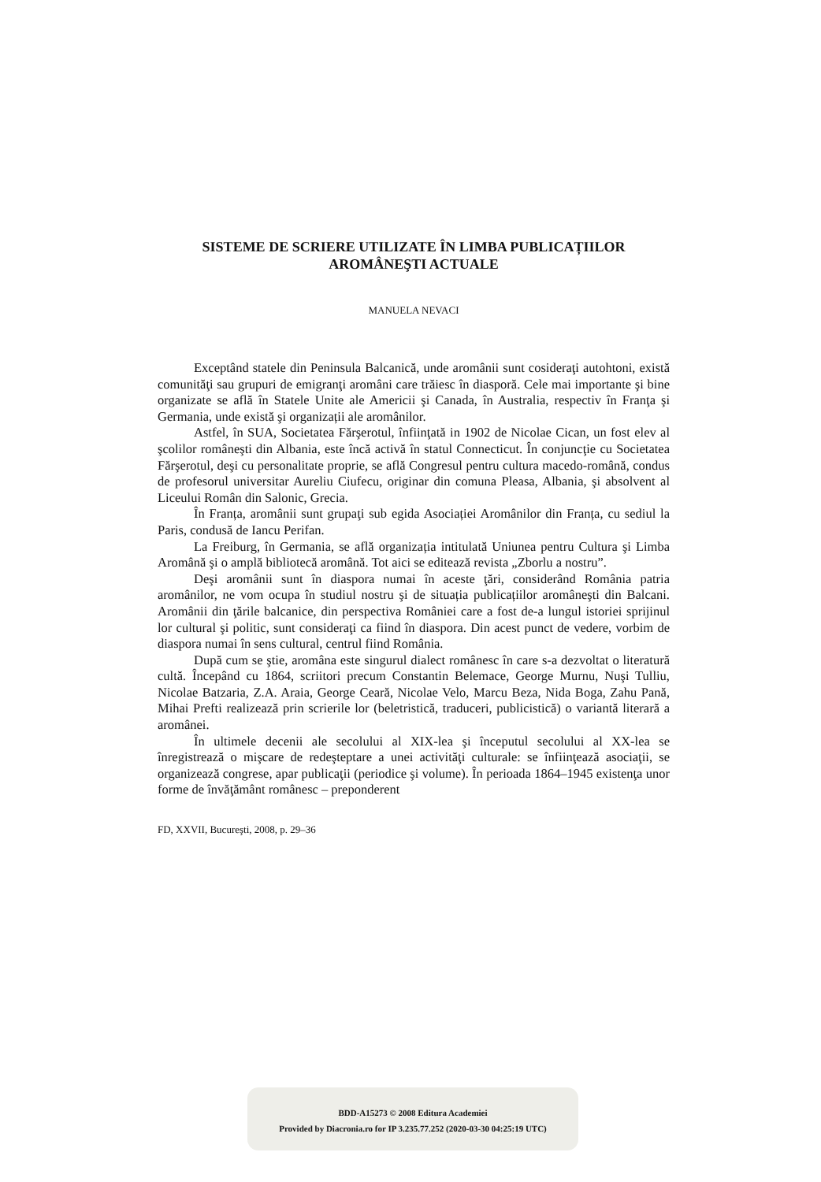SISTEME DE SCRIERE UTILIZATE ÎN LIMBA PUBLICAȚIILOR
AROMÂNEŞTI ACTUALE
MANUELA NEVACI
Exceptând statele din Peninsula Balcanică, unde aromânii sunt cosideraţi autohtoni, există comunităţi sau grupuri de emigranţi aromâni care trăiesc în diasporă. Cele mai importante şi bine organizate se află în Statele Unite ale Americii şi Canada, în Australia, respectiv în Franţa şi Germania, unde există şi organizații ale aromânilor.
Astfel, în SUA, Societatea Fărşerotul, înfiinţată in 1902 de Nicolae Cican, un fost elev al şcolilor româneşti din Albania, este încă activă în statul Connecticut. În conjuncţie cu Societatea Fărşerotul, deşi cu personalitate proprie, se află Congresul pentru cultura macedo-română, condus de profesorul universitar Aureliu Ciufecu, originar din comuna Pleasa, Albania, şi absolvent al Liceului Român din Salonic, Grecia.
În Franța, aromânii sunt grupaţi sub egida Asociației Aromânilor din Franța, cu sediul la Paris, condusă de Iancu Perifan.
La Freiburg, în Germania, se află organizația intitulată Uniunea pentru Cultura şi Limba Aromână şi o amplă bibliotecă aromână. Tot aici se editează revista „Zborlu a nostru”.
Deşi aromânii sunt în diaspora numai în aceste ţări, considerând România patria aromânilor, ne vom ocupa în studiul nostru şi de situația publicațiilor aromâneşti din Balcani. Aromânii din ţările balcanice, din perspectiva României care a fost de-a lungul istoriei sprijinul lor cultural şi politic, sunt consideraţi ca fiind în diaspora. Din acest punct de vedere, vorbim de diaspora numai în sens cultural, centrul fiind România.
După cum se ştie, aromâna este singurul dialect românesc în care s-a dezvoltat o literatură cultă. Începând cu 1864, scriitori precum Constantin Belemace, George Murnu, Nuşi Tulliu, Nicolae Batzaria, Z.A. Araia, George Ceară, Nicolae Velo, Marcu Beza, Nida Boga, Zahu Pană, Mihai Prefti realizează prin scrierile lor (beletristică, traduceri, publicistică) o variantă literară a aromânei.
În ultimele decenii ale secolului al XIX-lea şi începutul secolului al XX-lea se înregistrează o mişcare de redeşteptare a unei activităţi culturale: se înfiinţează asociaţii, se organizează congrese, apar publicaţii (periodice şi volume). În perioada 1864–1945 existenţa unor forme de învăţământ românesc – preponderent
FD, XXVII, Bucureşti, 2008, p. 29–36
BDD-A15273 © 2008 Editura Academiei
Provided by Diacronia.ro for IP 3.235.77.252 (2020-03-30 04:25:19 UTC)